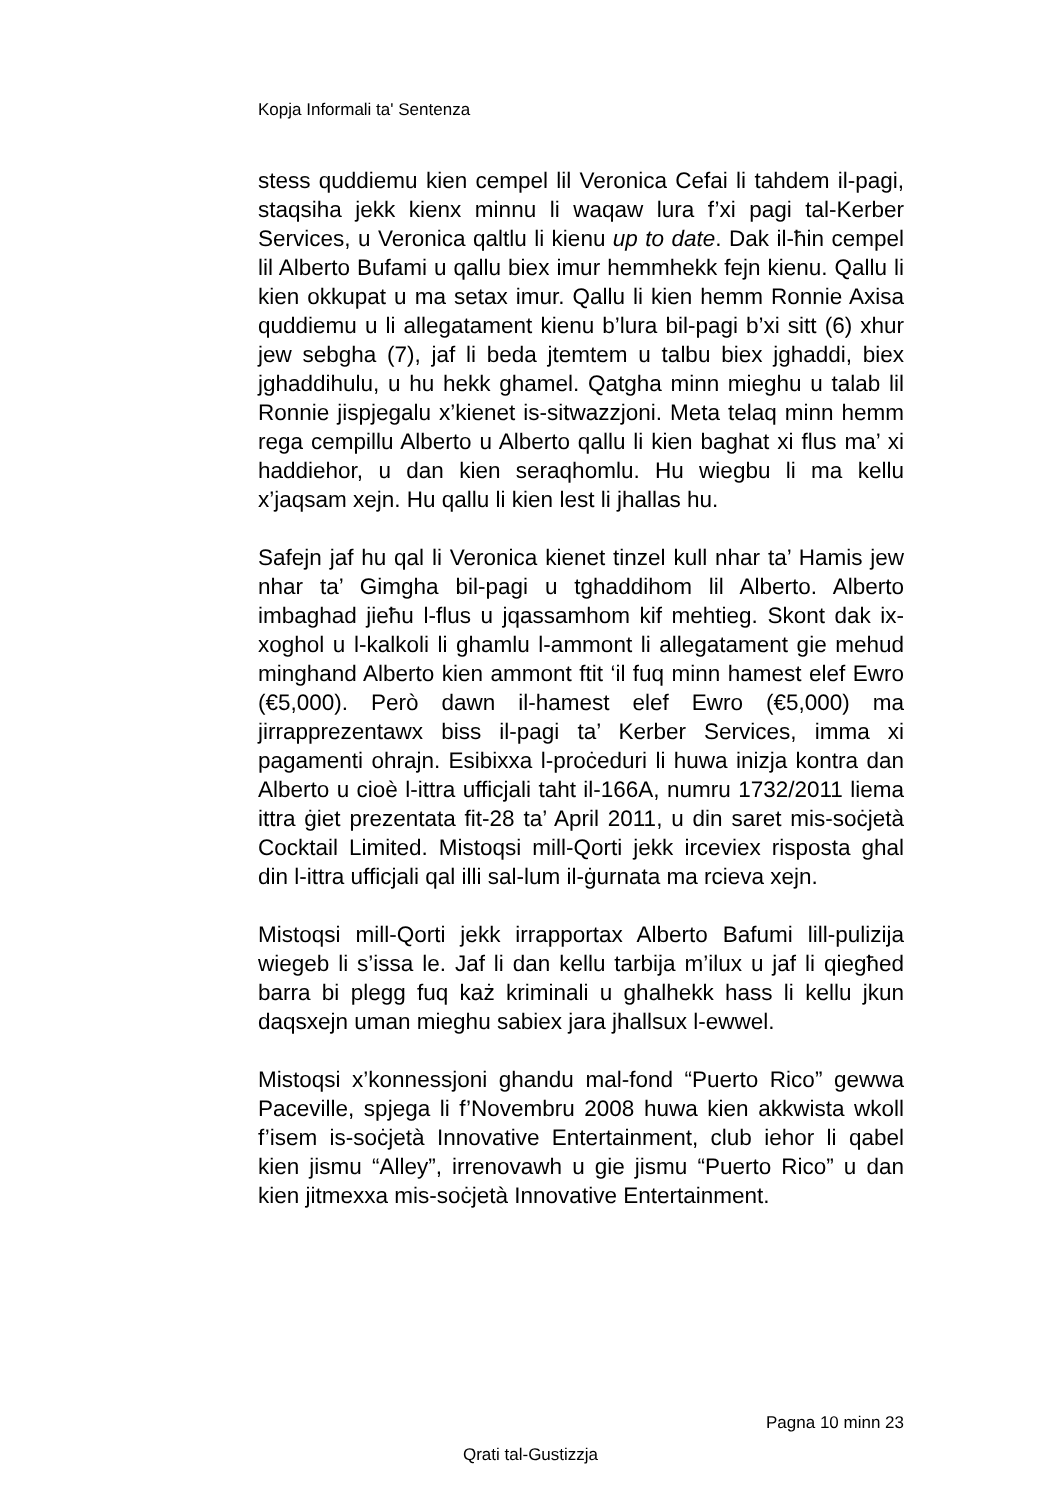Kopja Informali ta' Sentenza
stess quddiemu kien cempel lil Veronica Cefai li tahdem il-pagi, staqsiha jekk kienx minnu li waqaw lura f’xi pagi tal-Kerber Services, u Veronica qaltlu li kienu up to date. Dak il-ħin cempel lil Alberto Bufami u qallu biex imur hemmhekk fejn kienu. Qallu li kien okkupat u ma setax imur. Qallu li kien hemm Ronnie Axisa quddiemu u li allegatament kienu b’lura bil-pagi b’xi sitt (6) xhur jew sebgha (7), jaf li beda jtemtem u talbu biex jghaddi, biex jghaddihulu, u hu hekk ghamel. Qatgha minn mieghu u talab lil Ronnie jispjegalu x’kienet is-sitwazzjoni. Meta telaq minn hemm rega cempillu Alberto u Alberto qallu li kien baghat xi flus ma’ xi haddiehor, u dan kien seraqhomlu. Hu wiegbu li ma kellu x’jaqsam xejn. Hu qallu li kien lest li jhallas hu.
Safejn jaf hu qal li Veronica kienet tinzel kull nhar ta’ Hamis jew nhar ta’ Gimgha bil-pagi u tghaddihom lil Alberto. Alberto imbaghad jieħu l-flus u jqassamhom kif mehtieg. Skont dak ix-xoghol u l-kalkoli li ghamlu l-ammont li allegatament gie mehud minghand Alberto kien ammont ftit ‘il fuq minn hamest elef Ewro (€5,000). Però dawn il-hamest elef Ewro (€5,000) ma jirrapprezentawx biss il-pagi ta’ Kerber Services, imma xi pagamenti ohrajn. Esibixxa l-proċeduri li huwa inizja kontra dan Alberto u cioè l-ittra ufficjali taht il-166A, numru 1732/2011 liema ittra ġiet prezentata fit-28 ta’ April 2011, u din saret mis-soċjetà Cocktail Limited. Mistoqsi mill-Qorti jekk irceviex risposta ghal din l-ittra ufficjali qal illi sal-lum il-ġurnata ma rcieva xejn.
Mistoqsi mill-Qorti jekk irrapportax Alberto Bafumi lill-pulizija wiegeb li s’issa le. Jaf li dan kellu tarbija m’ilux u jaf li qiegħed barra bi plegg fuq każ kriminali u ghalhekk hass li kellu jkun daqsxejn uman mieghu sabiex jara jhallsux l-ewwel.
Mistoqsi x’konnessjoni ghandu mal-fond “Puerto Rico” gewwa Paceville, spjega li f’Novembru 2008 huwa kien akkwista wkoll f’isem is-soċjetà Innovative Entertainment, club iehor li qabel kien jismu “Alley”, irrenovawh u gie jismu “Puerto Rico” u dan kien jitmexxa mis-soċjetà Innovative Entertainment.
Pagna 10 minn 23
Qrati tal-Gustizzja